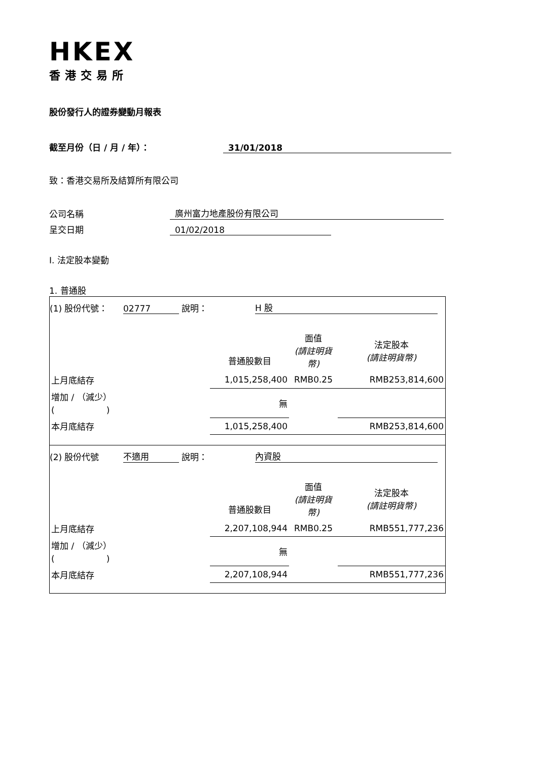HKEX
香港交易所
股份發行人的證券變動月報表
截至月份（日 / 月 / 年）： 31/01/2018
致：香港交易所及結算所有限公司
公司名稱 廣州富力地產股份有限公司
呈交日期 01/02/2018
I. 法定股本變動
1. 普通股
(1) 股份代號： 02777 說明： H 股
| | 普通股數目 | 面值 (請註明貨幣) | 法定股本 (請註明貨幣) |
| 上月底結存 | 1,015,258,400 | RMB0.25 | RMB253,814,600 |
| 增加 / （減少） ( ) | 無 | | |
| 本月底結存 | 1,015,258,400 | | RMB253,814,600 |
(2) 股份代號 不適用 說明： 內資股
| | 普通股數目 | 面值 (請註明貨幣) | 法定股本 (請註明貨幣) |
| 上月底結存 | 2,207,108,944 | RMB0.25 | RMB551,777,236 |
| 增加 / （減少） ( ) | 無 | | |
| 本月底結存 | 2,207,108,944 | | RMB551,777,236 |